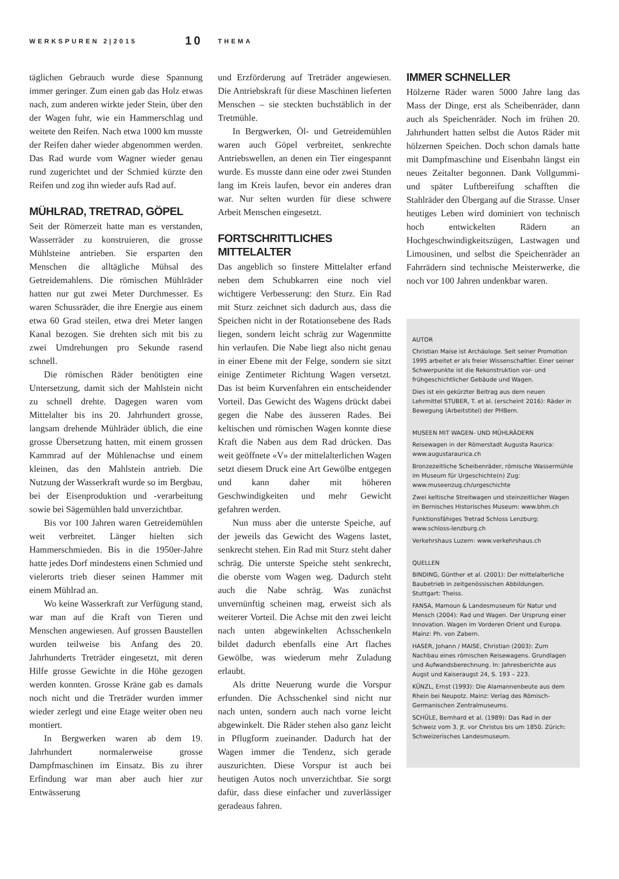WERKSPUREN 2|2015 10 THEMA
täglichen Gebrauch wurde diese Spannung immer geringer. Zum einen gab das Holz etwas nach, zum anderen wirkte jeder Stein, über den der Wagen fuhr, wie ein Hammerschlag und weitete den Reifen. Nach etwa 1000 km musste der Reifen daher wieder abgenommen werden. Das Rad wurde vom Wagner wieder genau rund zugerichtet und der Schmied kürzte den Reifen und zog ihn wieder aufs Rad auf.
MÜHLRAD, TRETRAD, GÖPEL
Seit der Römerzeit hatte man es verstanden, Wasserräder zu konstruieren, die grosse Mühlsteine antrieben. Sie ersparten den Menschen die alltägliche Mühsal des Getreidemahlens. Die römischen Mühlräder hatten nur gut zwei Meter Durchmesser. Es waren Schussräder, die ihre Energie aus einem etwa 60 Grad steilen, etwa drei Meter langen Kanal bezogen. Sie drehten sich mit bis zu zwei Umdrehungen pro Sekunde rasend schnell.
Die römischen Räder benötigten eine Untersetzung, damit sich der Mahlstein nicht zu schnell drehte. Dagegen waren vom Mittelalter bis ins 20. Jahrhundert grosse, langsam drehende Mühlräder üblich, die eine grosse Übersetzung hatten, mit einem grossen Kammrad auf der Mühlenachse und einem kleinen, das den Mahlstein antrieb. Die Nutzung der Wasserkraft wurde so im Bergbau, bei der Eisenproduktion und -verarbeitung sowie bei Sägemühlen bald unverzichtbar.
Bis vor 100 Jahren waren Getreidemühlen weit verbreitet. Länger hielten sich Hammerschmieden. Bis in die 1950er-Jahre hatte jedes Dorf mindestens einen Schmied und vielerorts trieb dieser seinen Hammer mit einem Mühlrad an.
Wo keine Wasserkraft zur Verfügung stand, war man auf die Kraft von Tieren und Menschen angewiesen. Auf grossen Baustellen wurden teilweise bis Anfang des 20. Jahrhunderts Treträder eingesetzt, mit deren Hilfe grosse Gewichte in die Höhe gezogen werden konnten. Grosse Kräne gab es damals noch nicht und die Treträder wurden immer wieder zerlegt und eine Etage weiter oben neu montiert.
In Bergwerken waren ab dem 19. Jahrhundert normalerweise grosse Dampfmaschinen im Einsatz. Bis zu ihrer Erfindung war man aber auch hier zur Entwässerung
und Erzförderung auf Treträder angewiesen. Die Antriebskraft für diese Maschinen lieferten Menschen – sie steckten buchstäblich in der Tretmühle.
In Bergwerken, Öl- und Getreidemühlen waren auch Göpel verbreitet, senkrechte Antriebswellen, an denen ein Tier eingespannt wurde. Es musste dann eine oder zwei Stunden lang im Kreis laufen, bevor ein anderes dran war. Nur selten wurden für diese schwere Arbeit Menschen eingesetzt.
FORTSCHRITTLICHES MITTELALTER
Das angeblich so finstere Mittelalter erfand neben dem Schubkarren eine noch viel wichtigere Verbesserung: den Sturz. Ein Rad mit Sturz zeichnet sich dadurch aus, dass die Speichen nicht in der Rotationsebene des Rads liegen, sondern leicht schräg zur Wagenmitte hin verlaufen. Die Nabe liegt also nicht genau in einer Ebene mit der Felge, sondern sie sitzt einige Zentimeter Richtung Wagen versetzt. Das ist beim Kurvenfahren ein entscheidender Vorteil. Das Gewicht des Wagens drückt dabei gegen die Nabe des äusseren Rades. Bei keltischen und römischen Wagen konnte diese Kraft die Naben aus dem Rad drücken. Das weit geöffnete «V» der mittelalterlichen Wagen setzt diesem Druck eine Art Gewölbe entgegen und kann daher mit höheren Geschwindigkeiten und mehr Gewicht gefahren werden.
Nun muss aber die unterste Speiche, auf der jeweils das Gewicht des Wagens lastet, senkrecht stehen. Ein Rad mit Sturz steht daher schräg. Die unterste Speiche steht senkrecht, die oberste vom Wagen weg. Dadurch steht auch die Nabe schräg. Was zunächst unvernünftig scheinen mag, erweist sich als weiterer Vorteil. Die Achse mit den zwei leicht nach unten abgewinkelten Achsschenkeln bildet dadurch ebenfalls eine Art flaches Gewölbe, was wiederum mehr Zuladung erlaubt.
Als dritte Neuerung wurde die Vorspur erfunden. Die Achsschenkel sind nicht nur nach unten, sondern auch nach vorne leicht abgewinkelt. Die Räder stehen also ganz leicht in Pflugform zueinander. Dadurch hat der Wagen immer die Tendenz, sich gerade auszurichten. Diese Vorspur ist auch bei heutigen Autos noch unverzichtbar. Sie sorgt dafür, dass diese einfacher und zuverlässiger geradeaus fahren.
IMMER SCHNELLER
Hölzerne Räder waren 5000 Jahre lang das Mass der Dinge, erst als Scheibenräder, dann auch als Speichenräder. Noch im frühen 20. Jahrhundert hatten selbst die Autos Räder mit hölzernen Speichen. Doch schon damals hatte mit Dampfmaschine und Eisenbahn längst ein neues Zeitalter begonnen. Dank Vollgummi- und später Luftbereifung schafften die Stahlräder den Übergang auf die Strasse. Unser heutiges Leben wird dominiert von technisch hoch entwickelten Rädern an Hochgeschwindigkeitszügen, Lastwagen und Limousinen, und selbst die Speichenräder an Fahrrädern sind technische Meisterwerke, die noch vor 100 Jahren undenkbar waren.
AUTOR
Christian Maise ist Archäologe. Seit seiner Promotion 1995 arbeitet er als freier Wissenschaftler. Einer seiner Schwerpunkte ist die Rekonstruktion vor- und frühgeschichtlicher Gebäude und Wagen.
Dies ist ein gekürzter Beitrag aus dem neuen Lehrmittel STUBER, T. et al. (erscheint 2016): Räder in Bewegung (Arbeitstitel) der PHBern.
MUSEEN MIT WAGEN- UND MÜHLRÄDERN
Reisewagen in der Römerstadt Augusta Raurica: www.augustaraurica.ch
Bronzezeitliche Scheibenräder, römische Wassermühle im Museum für Urgeschichte(n) Zug: www.museenzug.ch/urgeschichte
Zwei keltische Streitwagen und steinzeitlicher Wagen im Bernisches Historisches Museum: www.bhm.ch
Funktionsfähiges Tretrad Schloss Lenzburg: www.schloss-lenzburg.ch
Verkehrshaus Luzern: www.verkehrshaus.ch
QUELLEN
BINDING, Günther et al. (2001): Der mittelalterliche Baubetrieb in zeitgenössischen Abbildungen. Stuttgart: Theiss.
FANSA, Mamoun & Landesmuseum für Natur und Mensch (2004): Rad und Wagen. Der Ursprung einer Innovation. Wagen im Vorderen Orient und Europa. Mainz: Ph. von Zabern.
HASER, Johann / MAISE, Christian (2003): Zum Nachbau eines römischen Reisewagens. Grundlagen und Aufwandsberechnung. In: Jahresberichte aus Augst und Kaiseraugst 24, S. 193 – 223.
KÜNZL, Ernst (1993): Die Alamannenbeute aus dem Rhein bei Neupotz. Mainz: Verlag des Römisch-Germanischen Zentralmuseums.
SCHÜLE, Bernhard et al. (1989): Das Rad in der Schweiz vom 3. Jt. vor Christus bis um 1850. Zürich: Schweizerisches Landesmuseum.